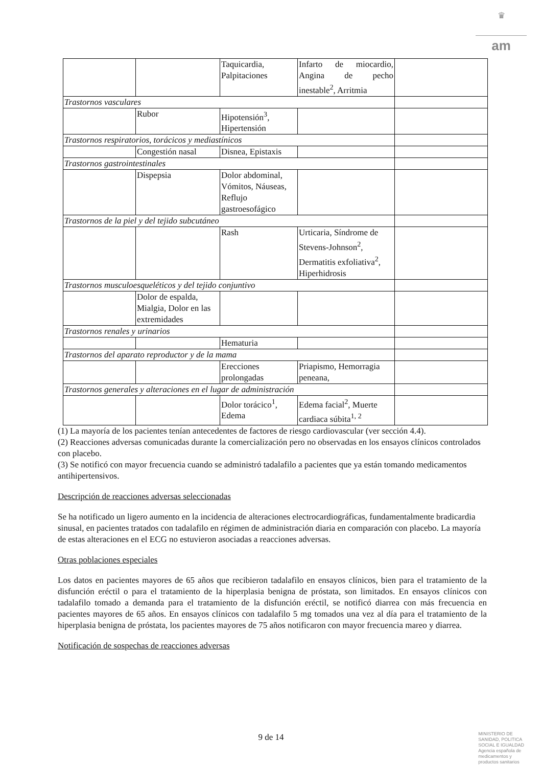♛
am
| | | Taquicardia, Palpitaciones | Infarto de miocardio, Angina de pecho inestable<sup>2</sup>, Arritmia | |
| Trastornos vasculares | | | | |
| | Rubor | Hipotensión<sup>3</sup>, Hipertensión | | |
| Trastornos respiratorios, torácicos y mediastínicos | | | | |
| | Congestión nasal | Disnea, Epistaxis | | |
| Trastornos gastrointestinales | | | | |
| | Dispepsia | Dolor abdominal, Vómitos, Náuseas, Reflujo gastroesofágico | | |
| Trastornos de la piel y del tejido subcutáneo | | | | |
| | | Rash | Urticaria, Síndrome de Stevens-Johnson<sup>2</sup>, Dermatitis exfoliativa<sup>2</sup>, Hiperhidrosis | |
| Trastornos musculoesqueléticos y del tejido conjuntivo | | | | |
| | Dolor de espalda, Mialgia, Dolor en las extremidades | | | |
| Trastornos renales y urinarios | | | | |
| | | Hematuria | | |
| Trastornos del aparato reproductor y de la mama | | | | |
| | | Erecciones prolongadas | Priapismo, Hemorragia peneana, | |
| Trastornos generales y alteraciones en el lugar de administración | | | | |
| | | Dolor torácico<sup>1</sup>, Edema | Edema facial<sup>2</sup>, Muerte cardiaca súbita<sup>1, 2</sup> | |
(1) La mayoría de los pacientes tenían antecedentes de factores de riesgo cardiovascular (ver sección 4.4).
(2) Reacciones adversas comunicadas durante la comercialización pero no observadas en los ensayos clínicos controlados con placebo.
(3) Se notificó con mayor frecuencia cuando se administró tadalafilo a pacientes que ya están tomando medicamentos antihipertensivos.
Descripción de reacciones adversas seleccionadas
Se ha notificado un ligero aumento en la incidencia de alteraciones electrocardiográficas, fundamentalmente bradicardia sinusal, en pacientes tratados con tadalafilo en régimen de administración diaria en comparación con placebo. La mayoría de estas alteraciones en el ECG no estuvieron asociadas a reacciones adversas.
Otras poblaciones especiales
Los datos en pacientes mayores de 65 años que recibieron tadalafilo en ensayos clínicos, bien para el tratamiento de la disfunción eréctil o para el tratamiento de la hiperplasia benigna de próstata, son limitados. En ensayos clínicos con tadalafilo tomado a demanda para el tratamiento de la disfunción eréctil, se notificó diarrea con más frecuencia en pacientes mayores de 65 años. En ensayos clínicos con tadalafilo 5 mg tomados una vez al día para el tratamiento de la hiperplasia benigna de próstata, los pacientes mayores de 75 años notificaron con mayor frecuencia mareo y diarrea.
Notificación de sospechas de reacciones adversas
9 de 14
MINISTERIO DE
SANIDAD, POLITICA
SOCIAL E IGUALDAD
Agencia española de
medicamentos y
productos sanitarios